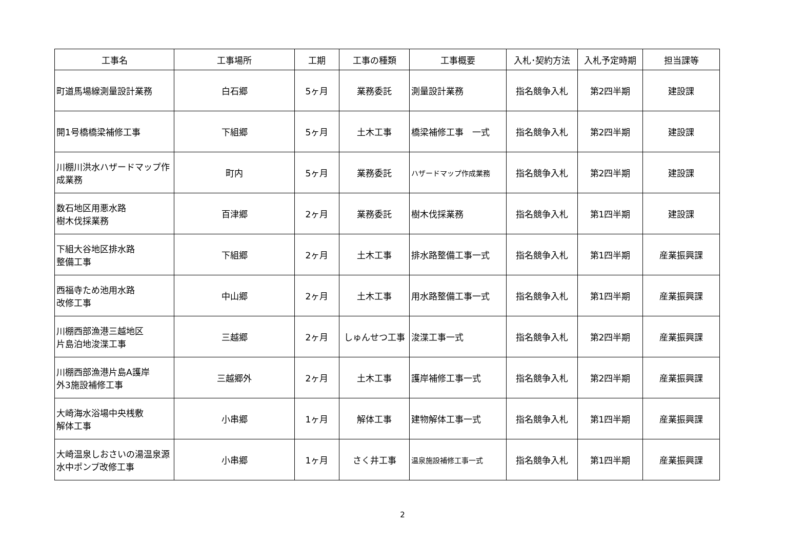| 工事名 | 工事場所 | 工期 | 工事の種類 | 工事概要 | 入札･契約方法 | 入札予定時期 | 担当課等 |
| --- | --- | --- | --- | --- | --- | --- | --- |
| 町道馬場線測量設計業務 | 白石郷 | 5ヶ月 | 業務委託 | 測量設計業務 | 指名競争入札 | 第2四半期 | 建設課 |
| 開1号橋橋梁補修工事 | 下組郷 | 5ヶ月 | 土木工事 | 橋梁補修工事 一式 | 指名競争入札 | 第2四半期 | 建設課 |
| 川棚川洪水ハザードマップ作成業務 | 町内 | 5ヶ月 | 業務委託 | ハザードマップ作成業務 | 指名競争入札 | 第2四半期 | 建設課 |
| 数石地区用悪水路 樹木伐採業務 | 百津郷 | 2ヶ月 | 業務委託 | 樹木伐採業務 | 指名競争入札 | 第1四半期 | 建設課 |
| 下組大谷地区排水路 整備工事 | 下組郷 | 2ヶ月 | 土木工事 | 排水路整備工事一式 | 指名競争入札 | 第1四半期 | 産業振興課 |
| 西福寺ため池用水路 改修工事 | 中山郷 | 2ヶ月 | 土木工事 | 用水路整備工事一式 | 指名競争入札 | 第1四半期 | 産業振興課 |
| 川棚西部漁港三越地区 片島泊地浚渫工事 | 三越郷 | 2ヶ月 | しゅんせつ工事 | 浚渫工事一式 | 指名競争入札 | 第2四半期 | 産業振興課 |
| 川棚西部漁港片島A護岸 外3施設補修工事 | 三越郷外 | 2ヶ月 | 土木工事 | 護岸補修工事一式 | 指名競争入札 | 第2四半期 | 産業振興課 |
| 大崎海水浴場中央桟敷 解体工事 | 小串郷 | 1ヶ月 | 解体工事 | 建物解体工事一式 | 指名競争入札 | 第1四半期 | 産業振興課 |
| 大崎温泉しおさいの湯温泉源水中ポンプ改修工事 | 小串郷 | 1ヶ月 | さく井工事 | 温泉施設補修工事一式 | 指名競争入札 | 第1四半期 | 産業振興課 |
2